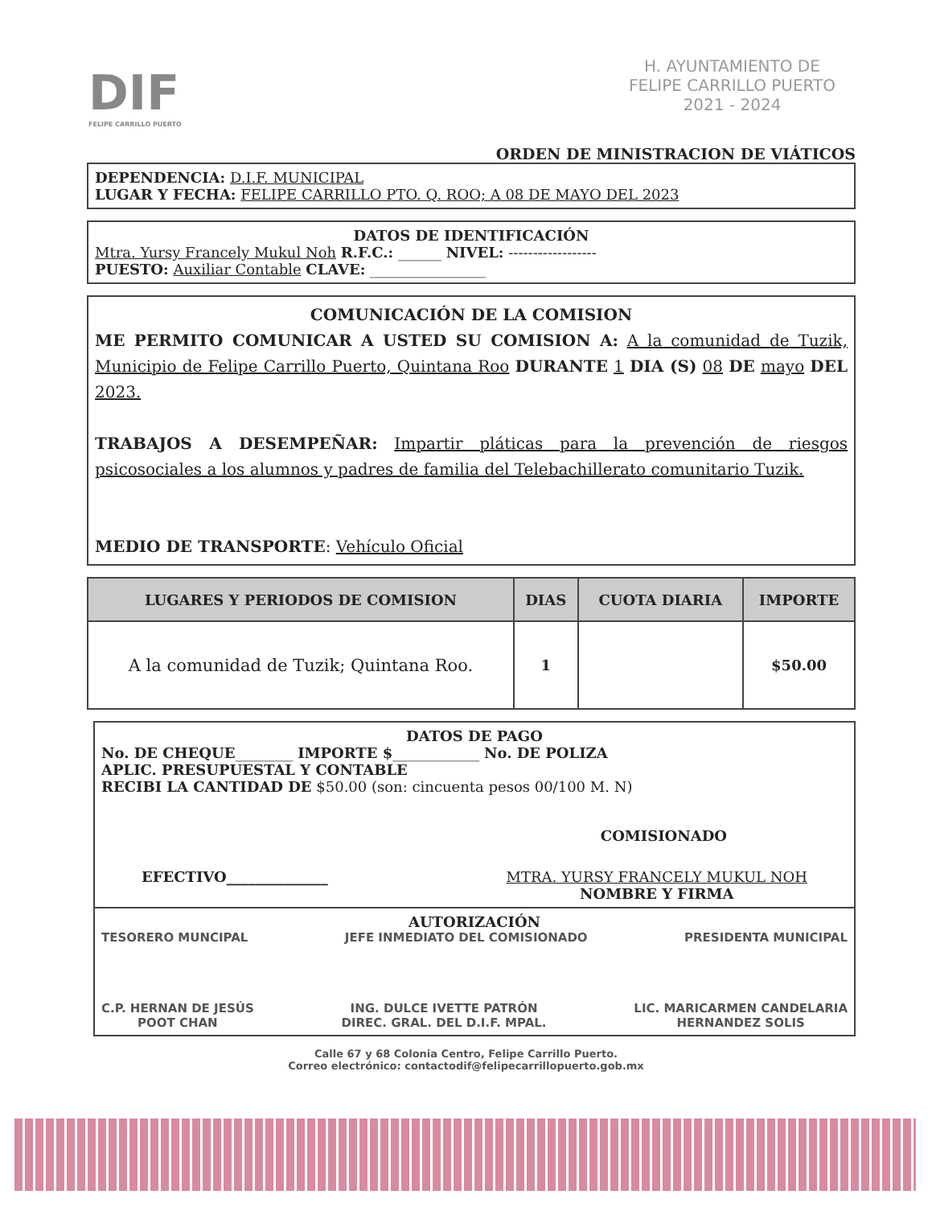DIF
FELIPE CARRILLO PUERTO
H. AYUNTAMIENTO DE
FELIPE CARRILLO PUERTO
2021 - 2024
ORDEN DE MINISTRACION DE VIÁTICOS
DEPENDENCIA: D.I.F. MUNICIPAL
LUGAR Y FECHA: FELIPE CARRILLO PTO. Q. ROO; A 08 DE MAYO DEL 2023
DATOS DE IDENTIFICACIÓN
Mtra. Yursy Francely Mukul Noh R.F.C.: ______ NIVEL: ------------------
PUESTO: Auxiliar Contable CLAVE: ________________
COMUNICACIÓN DE LA COMISION
ME PERMITO COMUNICAR A USTED SU COMISION A: A la comunidad de Tuzik, Municipio de Felipe Carrillo Puerto, Quintana Roo DURANTE 1 DIA (S) 08 DE mayo DEL 2023.
TRABAJOS A DESEMPEÑAR: Impartir pláticas para la prevención de riesgos psicosociales a los alumnos y padres de familia del Telebachillerato comunitario Tuzik.
MEDIO DE TRANSPORTE: Vehículo Oficial
| LUGARES Y PERIODOS DE COMISION | DIAS | CUOTA DIARIA | IMPORTE |
| --- | --- | --- | --- |
| A la comunidad de Tuzik; Quintana Roo. | 1 | | $50.00 |
DATOS DE PAGO
No. DE CHEQUE________ IMPORTE $____________ No. DE POLIZA
APLIC. PRESUPUESTAL Y CONTABLE
RECIBI LA CANTIDAD DE $50.00 (son: cincuenta pesos 00/100 M. N)
COMISIONADO
EFECTIVO______________ MTRA. YURSY FRANCELY MUKUL NOH
NOMBRE Y FIRMA
AUTORIZACIÓN
TESORERO MUNCIPAL JEFE INMEDIATO DEL COMISIONADO PRESIDENTA MUNICIPAL
C.P. HERNAN DE JESÚS
POOT CHAN ING. DULCE IVETTE PATRÓN
DIREC. GRAL. DEL D.I.F. MPAL. LIC. MARICARMEN CANDELARIA
HERNANDEZ SOLIS
Calle 67 y 68 Colonia Centro, Felipe Carrillo Puerto.
Correo electrónico: contactodif@felipecarrillopuerto.gob.mx